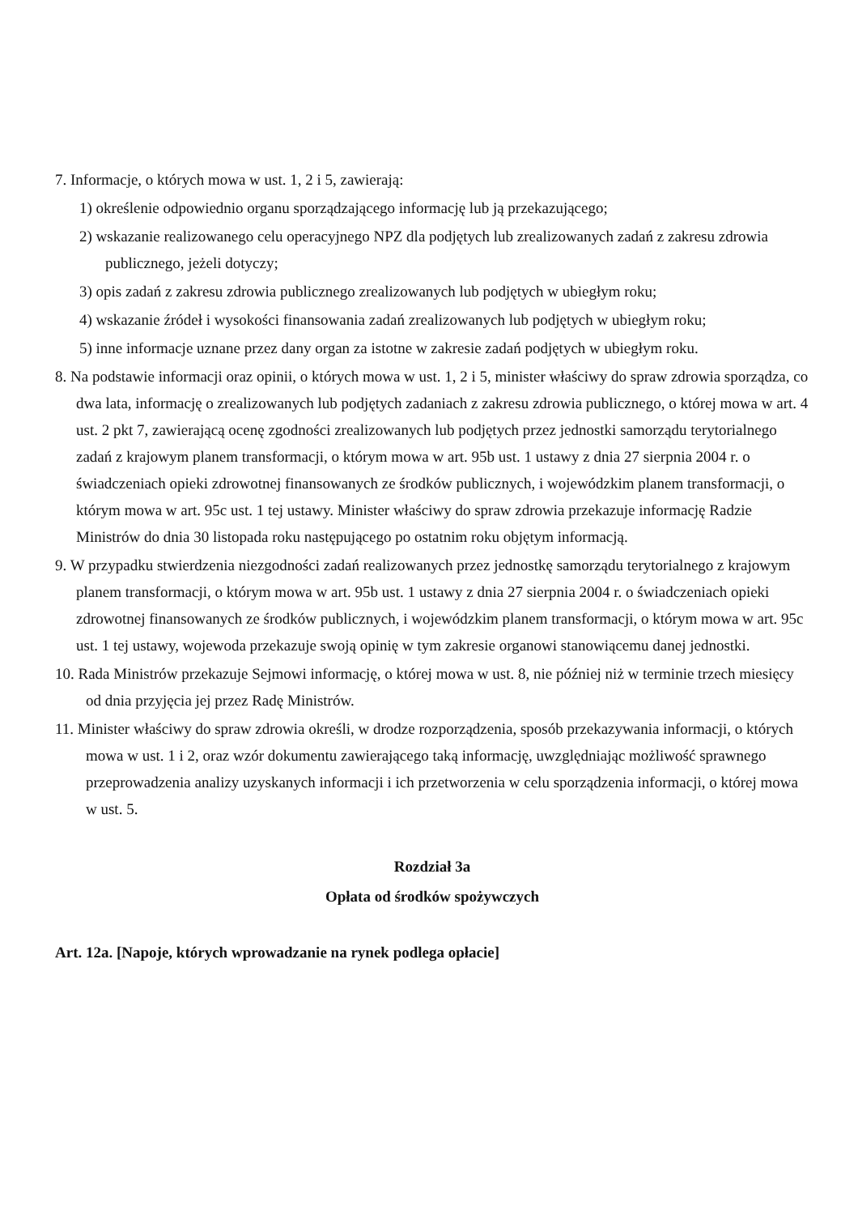7. Informacje, o których mowa w ust. 1, 2 i 5, zawierają:
1) określenie odpowiednio organu sporządzającego informację lub ją przekazującego;
2) wskazanie realizowanego celu operacyjnego NPZ dla podjętych lub zrealizowanych zadań z zakresu zdrowia publicznego, jeżeli dotyczy;
3) opis zadań z zakresu zdrowia publicznego zrealizowanych lub podjętych w ubiegłym roku;
4) wskazanie źródeł i wysokości finansowania zadań zrealizowanych lub podjętych w ubiegłym roku;
5) inne informacje uznane przez dany organ za istotne w zakresie zadań podjętych w ubiegłym roku.
8. Na podstawie informacji oraz opinii, o których mowa w ust. 1, 2 i 5, minister właściwy do spraw zdrowia sporządza, co dwa lata, informację o zrealizowanych lub podjętych zadaniach z zakresu zdrowia publicznego, o której mowa w art. 4 ust. 2 pkt 7, zawierającą ocenę zgodności zrealizowanych lub podjętych przez jednostki samorządu terytorialnego zadań z krajowym planem transformacji, o którym mowa w art. 95b ust. 1 ustawy z dnia 27 sierpnia 2004 r. o świadczeniach opieki zdrowotnej finansowanych ze środków publicznych, i wojewódzkim planem transformacji, o którym mowa w art. 95c ust. 1 tej ustawy. Minister właściwy do spraw zdrowia przekazuje informację Radzie Ministrów do dnia 30 listopada roku następującego po ostatnim roku objętym informacją.
9. W przypadku stwierdzenia niezgodności zadań realizowanych przez jednostkę samorządu terytorialnego z krajowym planem transformacji, o którym mowa w art. 95b ust. 1 ustawy z dnia 27 sierpnia 2004 r. o świadczeniach opieki zdrowotnej finansowanych ze środków publicznych, i wojewódzkim planem transformacji, o którym mowa w art. 95c ust. 1 tej ustawy, wojewoda przekazuje swoją opinię w tym zakresie organowi stanowiącemu danej jednostki.
10. Rada Ministrów przekazuje Sejmowi informację, o której mowa w ust. 8, nie później niż w terminie trzech miesięcy od dnia przyjęcia jej przez Radę Ministrów.
11. Minister właściwy do spraw zdrowia określi, w drodze rozporządzenia, sposób przekazywania informacji, o których mowa w ust. 1 i 2, oraz wzór dokumentu zawierającego taką informację, uwzględniając możliwość sprawnego przeprowadzenia analizy uzyskanych informacji i ich przetworzenia w celu sporządzenia informacji, o której mowa w ust. 5.
Rozdział 3a
Opłata od środków spożywczych
Art. 12a. [Napoje, których wprowadzanie na rynek podlega opłacie]